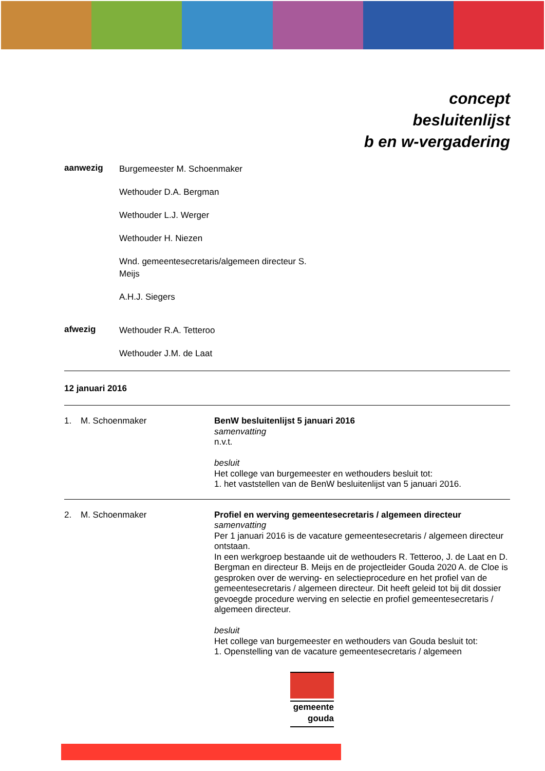concept
besluitenlijst
b en w-vergadering
aanwezig
Burgemeester M. Schoenmaker
Wethouder D.A. Bergman
Wethouder L.J. Werger
Wethouder H. Niezen
Wnd. gemeentesecretaris/algemeen directeur S.
Meijs
A.H.J. Siegers
afwezig
Wethouder R.A. Tetteroo
Wethouder J.M. de Laat
12 januari 2016
1. M. Schoenmaker
BenW besluitenlijst 5 januari 2016
samenvatting
n.v.t.
besluit
Het college van burgemeester en wethouders besluit tot:
1. het vaststellen van de BenW besluitenlijst van 5 januari 2016.
2. M. Schoenmaker
Profiel en werving gemeentesecretaris / algemeen directeur
samenvatting
Per 1 januari 2016 is de vacature gemeentesecretaris / algemeen directeur ontstaan.
In een werkgroep bestaande uit de wethouders R. Tetteroo, J. de Laat en D. Bergman en directeur B. Meijs en de projectleider Gouda 2020 A. de Cloe is gesproken over de werving- en selectieprocedure en het profiel van de gemeentesecretaris / algemeen directeur. Dit heeft geleid tot bij dit dossier gevoegde procedure werving en selectie en profiel gemeentesecretaris / algemeen directeur.
besluit
Het college van burgemeester en wethouders van Gouda besluit tot:
1. Openstelling van de vacature gemeentesecretaris / algemeen
gemeente
gouda